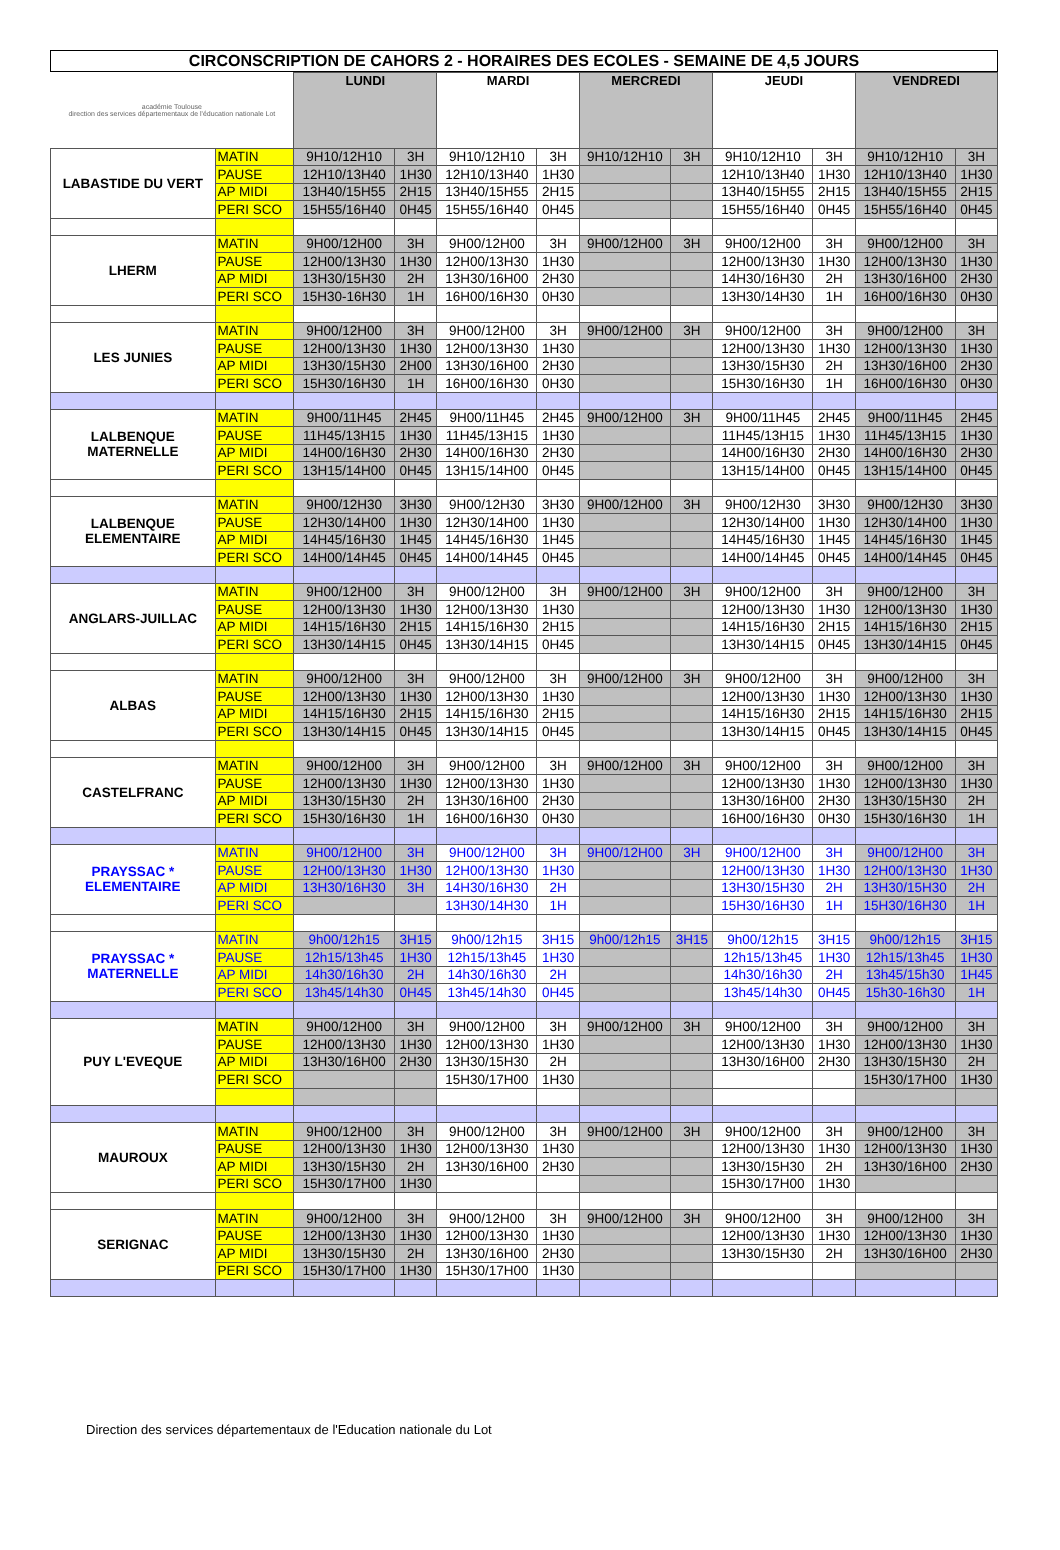CIRCONSCRIPTION DE CAHORS 2 - HORAIRES DES ECOLES - SEMAINE DE 4,5 JOURS
| académie Toulouse direction des services départementaux de l'éducation nationale Lot | | LUNDI | | MARDI | | MERCREDI | | JEUDI | | VENDREDI | |
| LABASTIDE DU VERT | MATIN | 9H10/12H10 | 3H | 9H10/12H10 | 3H | 9H10/12H10 | 3H | 9H10/12H10 | 3H | 9H10/12H10 | 3H |
| | PAUSE | 12H10/13H40 | 1H30 | 12H10/13H40 | 1H30 | | | 12H10/13H40 | 1H30 | 12H10/13H40 | 1H30 |
| | AP MIDI | 13H40/15H55 | 2H15 | 13H40/15H55 | 2H15 | | | 13H40/15H55 | 2H15 | 13H40/15H55 | 2H15 |
| | PERI SCO | 15H55/16H40 | 0H45 | 15H55/16H40 | 0H45 | | | 15H55/16H40 | 0H45 | 15H55/16H40 | 0H45 |
| LHERM | MATIN | 9H00/12H00 | 3H | 9H00/12H00 | 3H | 9H00/12H00 | 3H | 9H00/12H00 | 3H | 9H00/12H00 | 3H |
| | PAUSE | 12H00/13H30 | 1H30 | 12H00/13H30 | 1H30 | | | 12H00/13H30 | 1H30 | 12H00/13H30 | 1H30 |
| | AP MIDI | 13H30/15H30 | 2H | 13H30/16H00 | 2H30 | | | 14H30/16H30 | 2H | 13H30/16H00 | 2H30 |
| | PERI SCO | 15H30-16H30 | 1H | 16H00/16H30 | 0H30 | | | 13H30/14H30 | 1H | 16H00/16H30 | 0H30 |
| LES JUNIES | MATIN | 9H00/12H00 | 3H | 9H00/12H00 | 3H | 9H00/12H00 | 3H | 9H00/12H00 | 3H | 9H00/12H00 | 3H |
| | PAUSE | 12H00/13H30 | 1H30 | 12H00/13H30 | 1H30 | | | 12H00/13H30 | 1H30 | 12H00/13H30 | 1H30 |
| | AP MIDI | 13H30/15H30 | 2H00 | 13H30/16H00 | 2H30 | | | 13H30/15H30 | 2H | 13H30/16H00 | 2H30 |
| | PERI SCO | 15H30/16H30 | 1H | 16H00/16H30 | 0H30 | | | 15H30/16H30 | 1H | 16H00/16H30 | 0H30 |
| LALBENQUE MATERNELLE | MATIN | 9H00/11H45 | 2H45 | 9H00/11H45 | 2H45 | 9H00/12H00 | 3H | 9H00/11H45 | 2H45 | 9H00/11H45 | 2H45 |
| | PAUSE | 11H45/13H15 | 1H30 | 11H45/13H15 | 1H30 | | | 11H45/13H15 | 1H30 | 11H45/13H15 | 1H30 |
| | AP MIDI | 14H00/16H30 | 2H30 | 14H00/16H30 | 2H30 | | | 14H00/16H30 | 2H30 | 14H00/16H30 | 2H30 |
| | PERI SCO | 13H15/14H00 | 0H45 | 13H15/14H00 | 0H45 | | | 13H15/14H00 | 0H45 | 13H15/14H00 | 0H45 |
| LALBENQUE ELEMENTAIRE | MATIN | 9H00/12H30 | 3H30 | 9H00/12H30 | 3H30 | 9H00/12H00 | 3H | 9H00/12H30 | 3H30 | 9H00/12H30 | 3H30 |
| | PAUSE | 12H30/14H00 | 1H30 | 12H30/14H00 | 1H30 | | | 12H30/14H00 | 1H30 | 12H30/14H00 | 1H30 |
| | AP MIDI | 14H45/16H30 | 1H45 | 14H45/16H30 | 1H45 | | | 14H45/16H30 | 1H45 | 14H45/16H30 | 1H45 |
| | PERI SCO | 14H00/14H45 | 0H45 | 14H00/14H45 | 0H45 | | | 14H00/14H45 | 0H45 | 14H00/14H45 | 0H45 |
| ANGLARS-JUILLAC | MATIN | 9H00/12H00 | 3H | 9H00/12H00 | 3H | 9H00/12H00 | 3H | 9H00/12H00 | 3H | 9H00/12H00 | 3H |
| | PAUSE | 12H00/13H30 | 1H30 | 12H00/13H30 | 1H30 | | | 12H00/13H30 | 1H30 | 12H00/13H30 | 1H30 |
| | AP MIDI | 14H15/16H30 | 2H15 | 14H15/16H30 | 2H15 | | | 14H15/16H30 | 2H15 | 14H15/16H30 | 2H15 |
| | PERI SCO | 13H30/14H15 | 0H45 | 13H30/14H15 | 0H45 | | | 13H30/14H15 | 0H45 | 13H30/14H15 | 0H45 |
| ALBAS | MATIN | 9H00/12H00 | 3H | 9H00/12H00 | 3H | 9H00/12H00 | 3H | 9H00/12H00 | 3H | 9H00/12H00 | 3H |
| | PAUSE | 12H00/13H30 | 1H30 | 12H00/13H30 | 1H30 | | | 12H00/13H30 | 1H30 | 12H00/13H30 | 1H30 |
| | AP MIDI | 14H15/16H30 | 2H15 | 14H15/16H30 | 2H15 | | | 14H15/16H30 | 2H15 | 14H15/16H30 | 2H15 |
| | PERI SCO | 13H30/14H15 | 0H45 | 13H30/14H15 | 0H45 | | | 13H30/14H15 | 0H45 | 13H30/14H15 | 0H45 |
| CASTELFRANC | MATIN | 9H00/12H00 | 3H | 9H00/12H00 | 3H | 9H00/12H00 | 3H | 9H00/12H00 | 3H | 9H00/12H00 | 3H |
| | PAUSE | 12H00/13H30 | 1H30 | 12H00/13H30 | 1H30 | | | 12H00/13H30 | 1H30 | 12H00/13H30 | 1H30 |
| | AP MIDI | 13H30/15H30 | 2H | 13H30/16H00 | 2H30 | | | 13H30/16H00 | 2H30 | 13H30/15H30 | 2H |
| | PERI SCO | 15H30/16H30 | 1H | 16H00/16H30 | 0H30 | | | 16H00/16H30 | 0H30 | 15H30/16H30 | 1H |
| PRAYSSAC * ELEMENTAIRE | MATIN | 9H00/12H00 | 3H | 9H00/12H00 | 3H | 9H00/12H00 | 3H | 9H00/12H00 | 3H | 9H00/12H00 | 3H |
| | PAUSE | 12H00/13H30 | 1H30 | 12H00/13H30 | 1H30 | | | 12H00/13H30 | 1H30 | 12H00/13H30 | 1H30 |
| | AP MIDI | 13H30/16H30 | 3H | 14H30/16H30 | 2H | | | 13H30/15H30 | 2H | 13H30/15H30 | 2H |
| | PERI SCO | | | 13H30/14H30 | 1H | | | 15H30/16H30 | 1H | 15H30/16H30 | 1H |
| PRAYSSAC * MATERNELLE | MATIN | 9h00/12h15 | 3H15 | 9h00/12h15 | 3H15 | 9h00/12h15 | 3H15 | 9h00/12h15 | 3H15 | 9h00/12h15 | 3H15 |
| | PAUSE | 12h15/13h45 | 1H30 | 12h15/13h45 | 1H30 | | | 12h15/13h45 | 1H30 | 12h15/13h45 | 1H30 |
| | AP MIDI | 14h30/16h30 | 2H | 14h30/16h30 | 2H | | | 14h30/16h30 | 2H | 13h45/15h30 | 1H45 |
| | PERI SCO | 13h45/14h30 | 0H45 | 13h45/14h30 | 0H45 | | | 13h45/14h30 | 0H45 | 15h30-16h30 | 1H |
| PUY L'EVEQUE | MATIN | 9H00/12H00 | 3H | 9H00/12H00 | 3H | 9H00/12H00 | 3H | 9H00/12H00 | 3H | 9H00/12H00 | 3H |
| | PAUSE | 12H00/13H30 | 1H30 | 12H00/13H30 | 1H30 | | | 12H00/13H30 | 1H30 | 12H00/13H30 | 1H30 |
| | AP MIDI | 13H30/16H00 | 2H30 | 13H30/15H30 | 2H | | | 13H30/16H00 | 2H30 | 13H30/15H30 | 2H |
| | PERI SCO | | | 15H30/17H00 | 1H30 | | | | | 15H30/17H00 | 1H30 |
| MAUROUX | MATIN | 9H00/12H00 | 3H | 9H00/12H00 | 3H | 9H00/12H00 | 3H | 9H00/12H00 | 3H | 9H00/12H00 | 3H |
| | PAUSE | 12H00/13H30 | 1H30 | 12H00/13H30 | 1H30 | | | 12H00/13H30 | 1H30 | 12H00/13H30 | 1H30 |
| | AP MIDI | 13H30/15H30 | 2H | 13H30/16H00 | 2H30 | | | 13H30/15H30 | 2H | 13H30/16H00 | 2H30 |
| | PERI SCO | 15H30/17H00 | 1H30 | | | | | 15H30/17H00 | 1H30 | | |
| SERIGNAC | MATIN | 9H00/12H00 | 3H | 9H00/12H00 | 3H | 9H00/12H00 | 3H | 9H00/12H00 | 3H | 9H00/12H00 | 3H |
| | PAUSE | 12H00/13H30 | 1H30 | 12H00/13H30 | 1H30 | | | 12H00/13H30 | 1H30 | 12H00/13H30 | 1H30 |
| | AP MIDI | 13H30/15H30 | 2H | 13H30/16H00 | 2H30 | | | 13H30/15H30 | 2H | 13H30/16H00 | 2H30 |
| | PERI SCO | 15H30/17H00 | 1H30 | 15H30/17H00 | 1H30 | | | | | | |
Direction des services départementaux de l'Education nationale du Lot